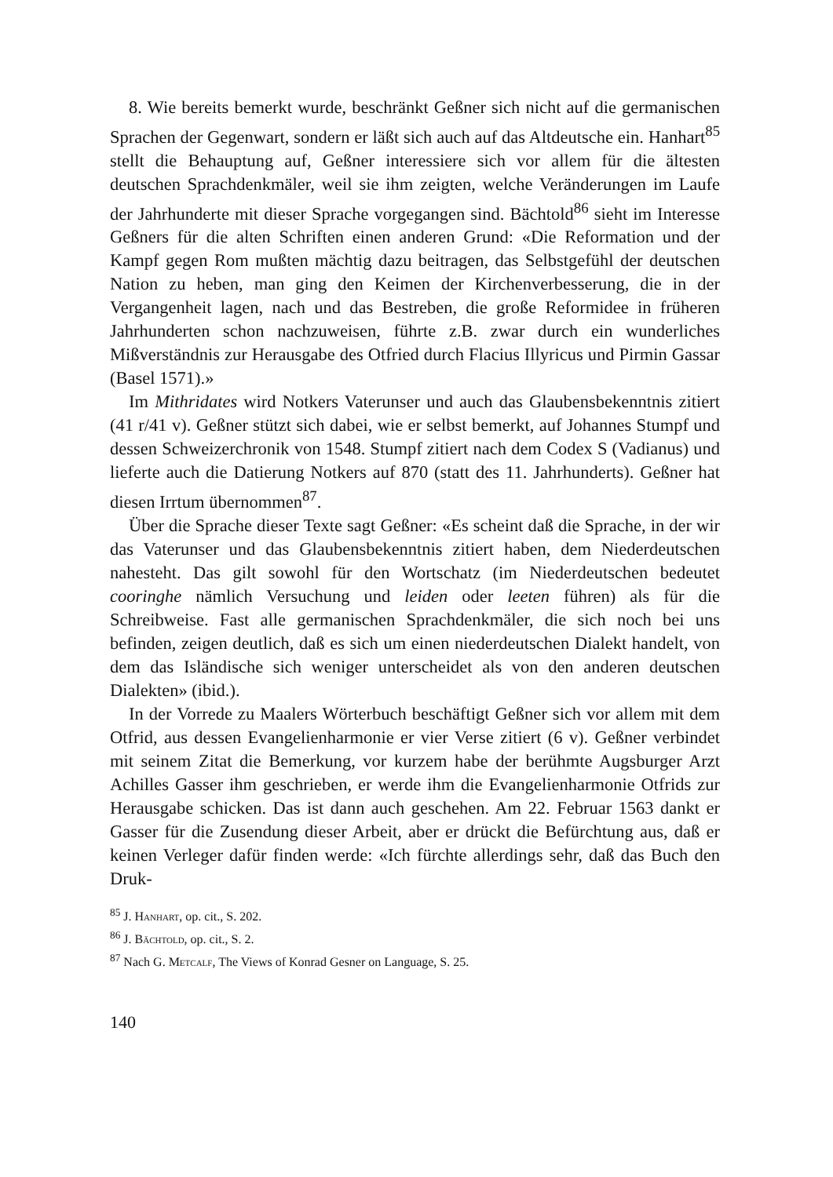8. Wie bereits bemerkt wurde, beschränkt Geßner sich nicht auf die germanischen Sprachen der Gegenwart, sondern er läßt sich auch auf das Altdeutsche ein. Hanhart<sup>85</sup> stellt die Behauptung auf, Geßner interessiere sich vor allem für die ältesten deutschen Sprachdenkmäler, weil sie ihm zeigten, welche Veränderungen im Laufe der Jahrhunderte mit dieser Sprache vorgegangen sind. Bächtold<sup>86</sup> sieht im Interesse Geßners für die alten Schriften einen anderen Grund: «Die Reformation und der Kampf gegen Rom mußten mächtig dazu beitragen, das Selbstgefühl der deutschen Nation zu heben, man ging den Keimen der Kirchenverbesserung, die in der Vergangenheit lagen, nach und das Bestreben, die große Reformidee in früheren Jahrhunderten schon nachzuweisen, führte z.B. zwar durch ein wunderliches Mißverständnis zur Herausgabe des Otfried durch Flacius Illyricus und Pirmin Gassar (Basel 1571).»
Im Mithridates wird Notkers Vaterunser und auch das Glaubensbekenntnis zitiert (41 r/41 v). Geßner stützt sich dabei, wie er selbst bemerkt, auf Johannes Stumpf und dessen Schweizerchronik von 1548. Stumpf zitiert nach dem Codex S (Vadianus) und lieferte auch die Datierung Notkers auf 870 (statt des 11. Jahrhunderts). Geßner hat diesen Irrtum übernommen<sup>87</sup>.
Über die Sprache dieser Texte sagt Geßner: «Es scheint daß die Sprache, in der wir das Vaterunser und das Glaubensbekenntnis zitiert haben, dem Niederdeutschen nahesteht. Das gilt sowohl für den Wortschatz (im Niederdeutschen bedeutet cooringhe nämlich Versuchung und leiden oder leeten führen) als für die Schreibweise. Fast alle germanischen Sprachdenkmäler, die sich noch bei uns befinden, zeigen deutlich, daß es sich um einen niederdeutschen Dialekt handelt, von dem das Isländische sich weniger unterscheidet als von den anderen deutschen Dialekten» (ibid.).
In der Vorrede zu Maalers Wörterbuch beschäftigt Geßner sich vor allem mit dem Otfrid, aus dessen Evangelienharmonie er vier Verse zitiert (6 v). Geßner verbindet mit seinem Zitat die Bemerkung, vor kurzem habe der berühmte Augsburger Arzt Achilles Gasser ihm geschrieben, er werde ihm die Evangelienharmonie Otfrids zur Herausgabe schicken. Das ist dann auch geschehen. Am 22. Februar 1563 dankt er Gasser für die Zusendung dieser Arbeit, aber er drückt die Befürchtung aus, daß er keinen Verleger dafür finden werde: «Ich fürchte allerdings sehr, daß das Buch den Druk-
<sup>85</sup> J. Hanhart, op. cit., S. 202.
<sup>86</sup> J. Bächtold, op. cit., S. 2.
<sup>87</sup> Nach G. Metcalf, The Views of Konrad Gesner on Language, S. 25.
140